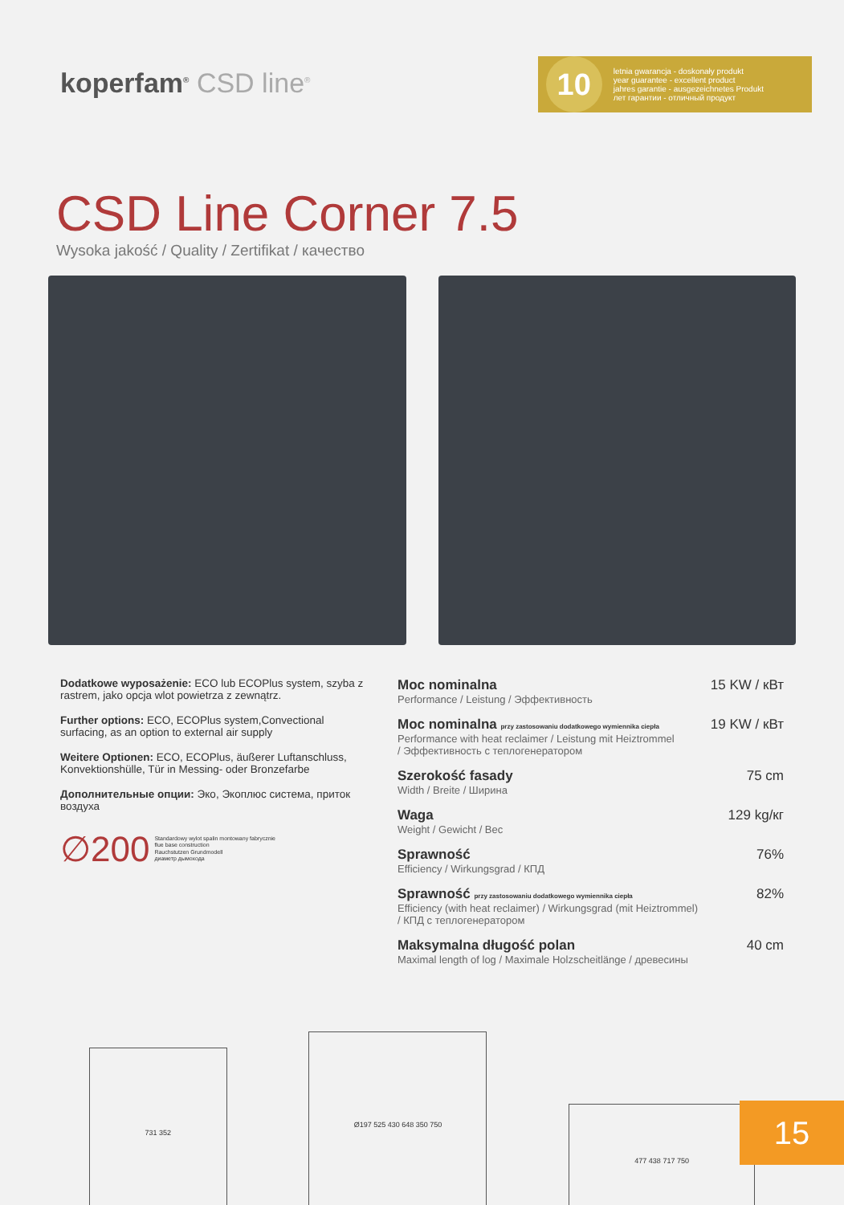koperfam<sup>®</sup> CSD line<sup>®</sup>
10
letnia gwarancja - doskonały produkt
year guarantee - excellent product
jahres garantie - ausgezeichnetes Produkt
лет гарантии - отличный продукт
CSD Line Corner 7.5
Wysoka jakość / Quality / Zertifikat / качество
Dodatkowe wyposażenie: ECO lub ECOPlus system, szyba z rastrem, jako opcja wlot powietrza z zewnątrz.
Further options: ECO, ECOPlus system,Convectional surfacing, as an option to external air supply
Weitere Optionen: ECO, ECOPlus, äußerer Luftanschluss, Konvektionshülle, Tür in Messing- oder Bronzefarbe
Дополнительные опции: Эко, Экоплюс система, приток воздуха
∅200 Standardowy wylot spalin montowany fabrycznie
flue base construction
Rauchstutzen Grundmodell
диаметр дымохода
Moc nominalna 15 KW / кВт
Performance / Leistung / Эффективность
Moc nominalna przy zastosowaniu dodatkowego wymiennika ciepła 19 KW / кВт
Performance with heat reclaimer / Leistung mit Heiztrommel
/ Эффективность с теплогенератором
Szerokość fasady 75 cm
Width / Breite / Ширина
Waga 129 kg/кг
Weight / Gewicht / Вес
Sprawność 76%
Efficiency / Wirkungsgrad / КПД
Sprawność przy zastosowaniu dodatkowego wymiennika ciepła 82%
Efficiency (with heat reclaimer) / Wirkungsgrad (mit Heiztrommel)
/ КПД с теплогенератором
Maksymalna długość polan 40 cm
Maximal length of log / Maximale Holzscheitlänge / древесины
731 352
Ø197 525 430 648 350 750
477 438 717 750
15